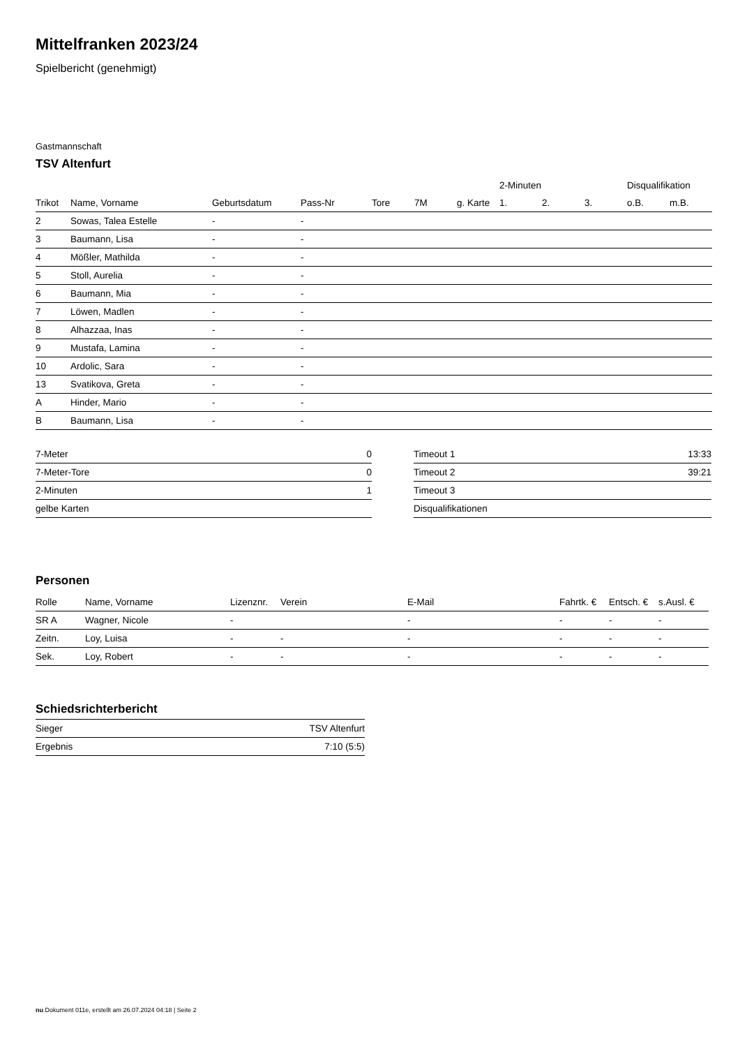Mittelfranken 2023/24
Spielbericht (genehmigt)
Gastmannschaft
TSV Altenfurt
| | | | | | | | 2-Minuten | | | Disqualifikation | |
| Trikot | Name, Vorname | Geburtsdatum | Pass-Nr | Tore | 7M | g. Karte | 1. | 2. | 3. | o.B. | m.B. |
| 2 | Sowas, Talea Estelle | - | - | | | | | | | | |
| 3 | Baumann, Lisa | - | - | | | | | | | | |
| 4 | Mößler, Mathilda | - | - | | | | | | | | |
| 5 | Stoll, Aurelia | - | - | | | | | | | | |
| 6 | Baumann, Mia | - | - | | | | | | | | |
| 7 | Löwen, Madlen | - | - | | | | | | | | |
| 8 | Alhazzaa, Inas | - | - | | | | | | | | |
| 9 | Mustafa, Lamina | - | - | | | | | | | | |
| 10 | Ardolic, Sara | - | - | | | | | | | | |
| 13 | Svatikova, Greta | - | - | | | | | | | | |
| A | Hinder, Mario | - | - | | | | | | | | |
| B | Baumann, Lisa | - | - | | | | | | | | |
| 7-Meter | 0 |
| 7-Meter-Tore | 0 |
| 2-Minuten | 1 |
| gelbe Karten | |
| Timeout 1 | 13:33 |
| Timeout 2 | 39:21 |
| Timeout 3 | |
| Disqualifikationen | |
Personen
| Rolle | Name, Vorname | Lizenznr. | Verein | E-Mail | Fahrtk. € | Entsch. € | s.Ausl. € |
| --- | --- | --- | --- | --- | --- | --- | --- |
| SR A | Wagner, Nicole | - | | - | - | - | - |
| Zeitn. | Loy, Luisa | - | - | - | - | - | - |
| Sek. | Loy, Robert | - | - | - | - | - | - |
Schiedsrichterbericht
| Sieger | TSV Altenfurt |
| Ergebnis | 7:10 (5:5) |
nu.Dokument 011e, erstellt am 26.07.2024 04:18 | Seite 2